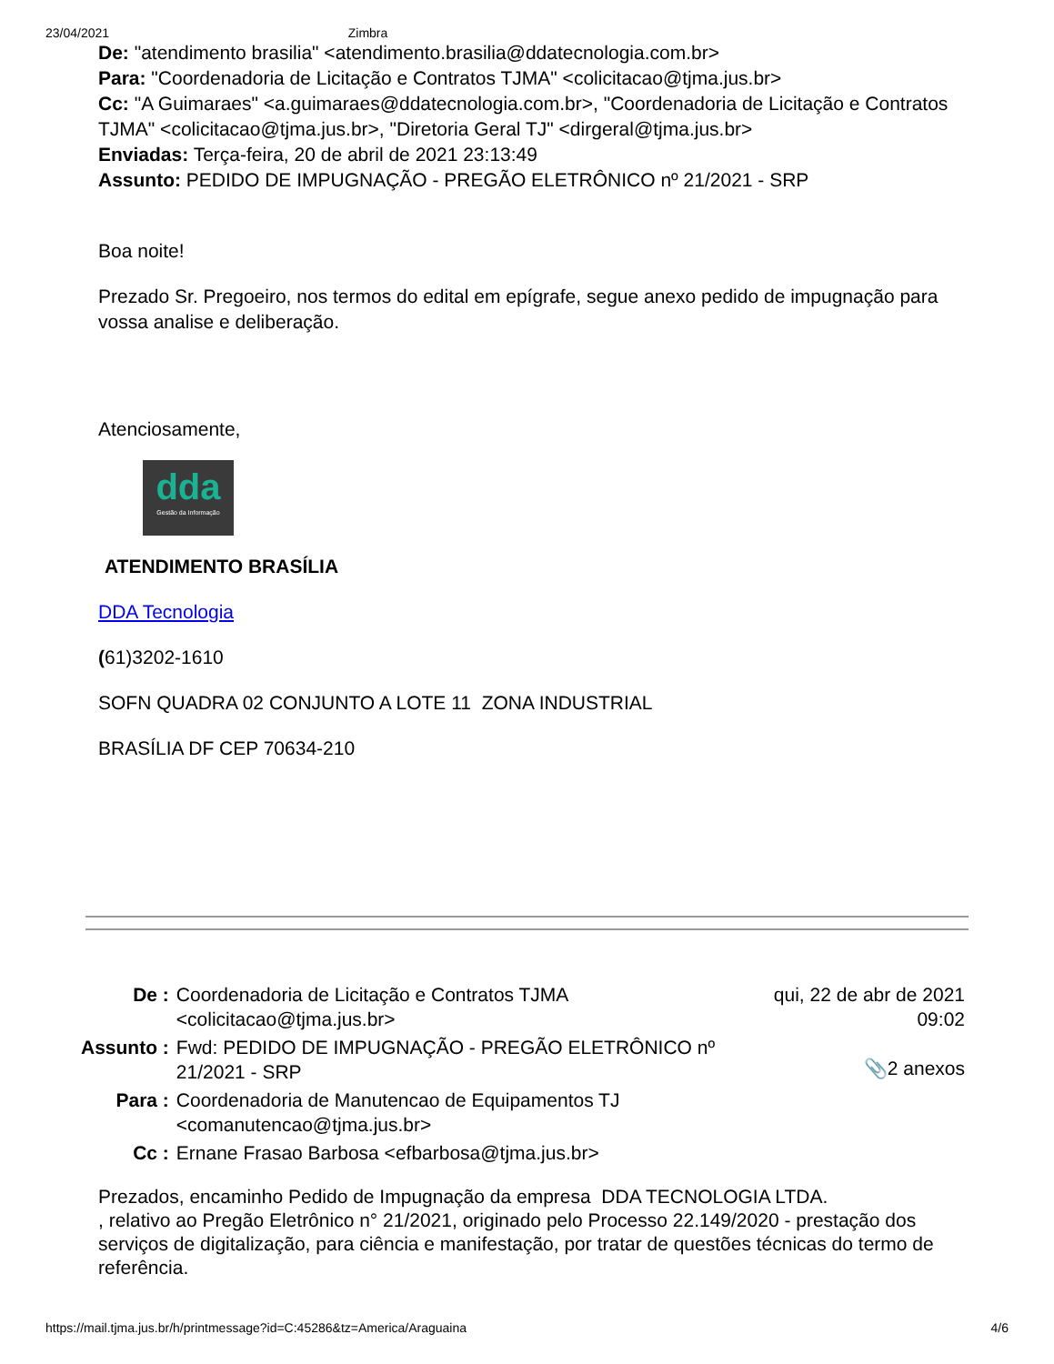23/04/2021 Zimbra
De: "atendimento brasilia" <atendimento.brasilia@ddatecnologia.com.br>
Para: "Coordenadoria de Licitação e Contratos TJMA" <colicitacao@tjma.jus.br>
Cc: "A Guimaraes" <a.guimaraes@ddatecnologia.com.br>, "Coordenadoria de Licitação e Contratos TJMA" <colicitacao@tjma.jus.br>, "Diretoria Geral TJ" <dirgeral@tjma.jus.br>
Enviadas: Terça-feira, 20 de abril de 2021 23:13:49
Assunto: PEDIDO DE IMPUGNAÇÃO - PREGÃO ELETRÔNICO nº 21/2021 - SRP
Boa noite!
Prezado Sr. Pregoeiro, nos termos do edital em epígrafe, segue anexo pedido de impugnação para vossa analise e deliberação.
Atenciosamente,
dda
Gestão da Informação
ATENDIMENTO BRASÍLIA
DDA Tecnologia
(61)3202-1610
SOFN QUADRA 02 CONJUNTO A LOTE 11 ZONA INDUSTRIAL
BRASÍLIA DF CEP 70634-210
| De : | Coordenadoria de Licitação e Contratos TJMA <colicitacao@tjma.jus.br> | qui, 22 de abr de 2021 09:02 📎2 anexos |
| Assunto : | Fwd: PEDIDO DE IMPUGNAÇÃO - PREGÃO ELETRÔNICO nº 21/2021 - SRP | |
| Para : | Coordenadoria de Manutencao de Equipamentos TJ <comanutencao@tjma.jus.br> | |
| Cc : | Ernane Frasao Barbosa <efbarbosa@tjma.jus.br> | |
Prezados, encaminho Pedido de Impugnação da empresa DDA TECNOLOGIA LTDA.
, relativo ao Pregão Eletrônico n° 21/2021, originado pelo Processo 22.149/2020 - prestação dos serviços de digitalização, para ciência e manifestação, por tratar de questões técnicas do termo de referência.
https://mail.tjma.jus.br/h/printmessage?id=C:45286&tz=America/Araguaina 4/6